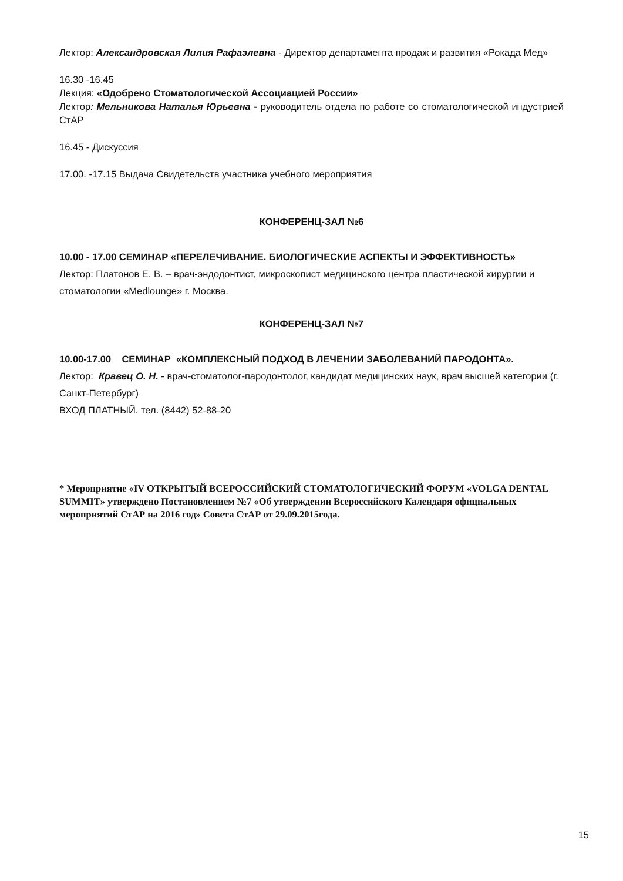Лектор: Александровская Лилия Рафаэлевна - Директор департамента продаж и развития «Рокада Мед»
16.30 -16.45
Лекция: «Одобрено Стоматологической Ассоциацией России»
Лектор: Мельникова Наталья Юрьевна - руководитель отдела по работе со стоматологической индустрией СтАР
16.45 - Дискуссия
17.00. -17.15 Выдача Свидетельств участника учебного мероприятия
КОНФЕРЕНЦ-ЗАЛ №6
10.00 - 17.00 СЕМИНАР «ПЕРЕЛЕЧИВАНИЕ. БИОЛОГИЧЕСКИЕ АСПЕКТЫ И ЭФФЕКТИВНОСТЬ»
Лектор: Платонов Е. В. – врач-эндодонтист, микроскопист медицинского центра пластической хирургии и стоматологии «Medlounge» г. Москва.
КОНФЕРЕНЦ-ЗАЛ №7
10.00-17.00 СЕМИНАР «КОМПЛЕКСНЫЙ ПОДХОД В ЛЕЧЕНИИ ЗАБОЛЕВАНИЙ ПАРОДОНТА».
Лектор: Кравец О. Н. - врач-стоматолог-пародонтолог, кандидат медицинских наук, врач высшей категории (г. Санкт-Петербург)
ВХОД ПЛАТНЫЙ. тел. (8442) 52-88-20
* Мероприятие «IV ОТКРЫТЫЙ ВСЕРОССИЙСКИЙ СТОМАТОЛОГИЧЕСКИЙ ФОРУМ «VOLGA DENTAL SUMMIT» утверждено Постановлением №7 «Об утверждении Всероссийского Календаря официальных мероприятий СтАР на 2016 год» Совета СтАР от 29.09.2015года.
15